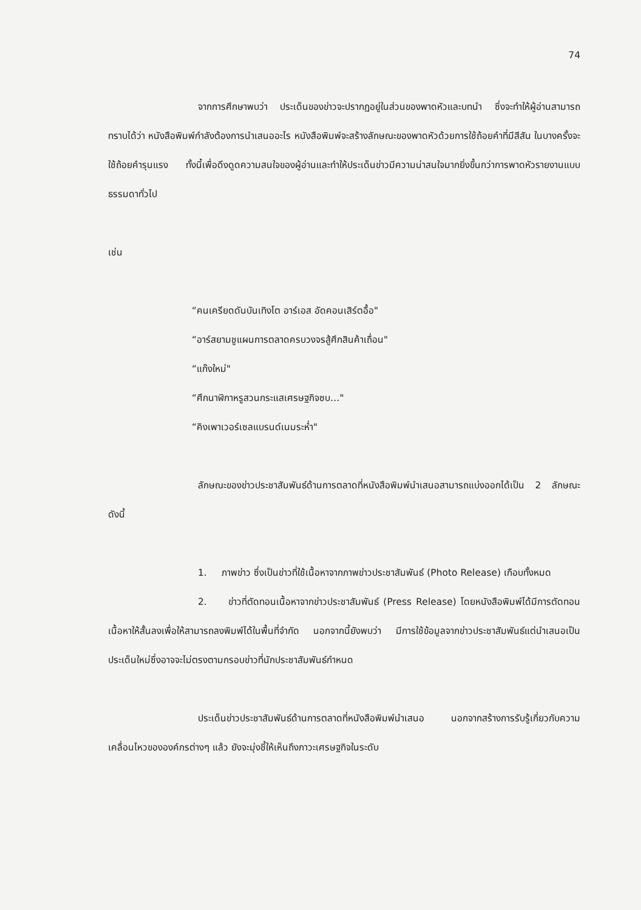74
จากการศึกษาพบว่า ประเด็นของข่าวจะปรากฏอยู่ในส่วนของพาดหัวและบทนำ ซึ่งจะทำให้ผู้อ่านสามารถทราบได้ว่า หนังสือพิมพ์กำลังต้องการนำเสนออะไร หนังสือพิมพ์จะสร้างลักษณะของพาดหัวด้วยการใช้ถ้อยคำที่มีสีสัน ในบางครั้งจะใช้ถ้อยคำรุนแรง ทั้งนี้เพื่อดึงดูดความสนใจของผู้อ่านและทำให้ประเด็นข่าวมีความน่าสนใจมากยิ่งขึ้นกว่าการพาดหัวรายงานแบบธรรมดาทั่วไป
เช่น
“คนเครียดดันบันเทิงโต อาร์เอส อัดคอนเสิร์ตอื้อ"
“อาร์สยามชูแผนการตลาดครบวงจรสู้ศึกสินค้าเถื่อน"
“แก๊งใหม่"
“ศึกนาฬิกาหรูสวนกระแสเศรษฐกิจซบ…"
“คิงเพาเวอร์เซลแบรนด์เนมระห่ำ"
ลักษณะของข่าวประชาสัมพันธ์ด้านการตลาดที่หนังสือพิมพ์นำเสนอสามารถแบ่งออกได้เป็น 2 ลักษณะ ดังนี้
1. ภาพข่าว ซึ่งเป็นข่าวที่ใช้เนื้อหาจากภาพข่าวประชาสัมพันธ์ (Photo Release) เกือบทั้งหมด
2. ข่าวที่ตัดทอนเนื้อหาจากข่าวประชาสัมพันธ์ (Press Release) โดยหนังสือพิมพ์ได้มีการตัดทอนเนื้อหาให้สั้นลงเพื่อให้สามารถลงพิมพ์ได้ในพื้นที่จำกัด นอกจากนี้ยังพบว่า มีการใช้ข้อมูลจากข่าวประชาสัมพันธ์แต่นำเสนอเป็นประเด็นใหม่ซึ่งอาจจะไม่ตรงตามกรอบข่าวที่นักประชาสัมพันธ์กำหนด
ประเด็นข่าวประชาสัมพันธ์ด้านการตลาดที่หนังสือพิมพ์นำเสนอ นอกจากสร้างการรับรู้เกี่ยวกับความเคลื่อนไหวขององค์กรต่างๆ แล้ว ยังจะมุ่งชี้ให้เห็นถึงภาวะเศรษฐกิจในระดับ